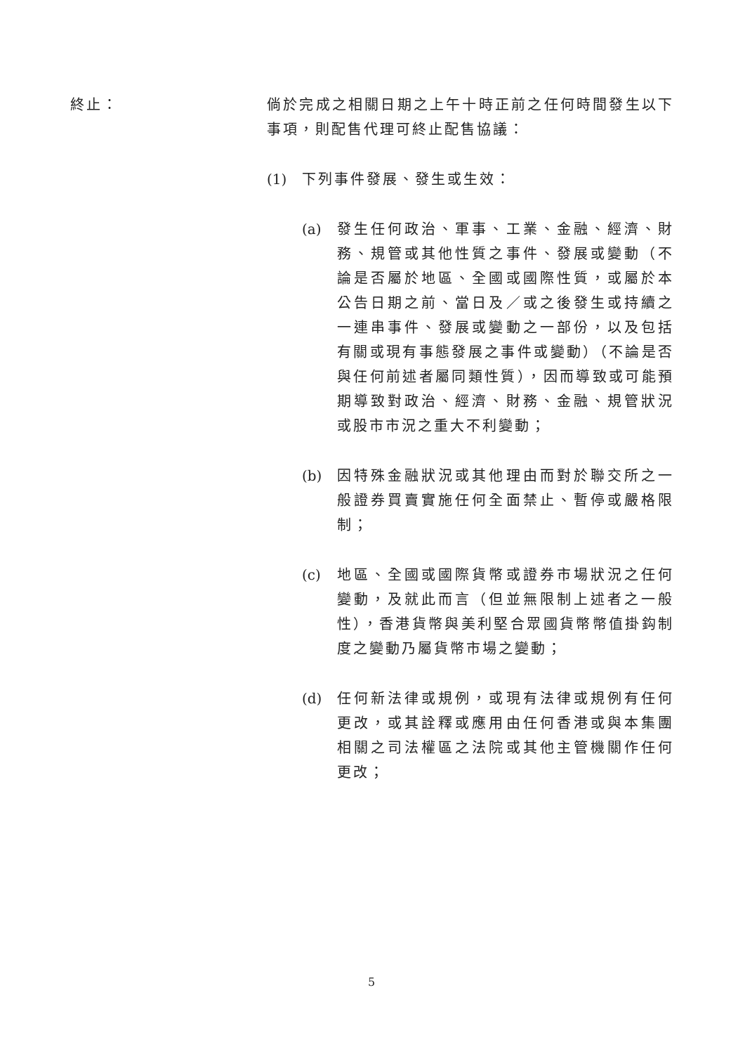終止： 倘於完成之相關日期之上午十時正前之任何時間發生以下事項，則配售代理可終止配售協議：
(1) 下列事件發展、發生或生效：
(a) 發生任何政治、軍事、工業、金融、經濟、財務、規管或其他性質之事件、發展或變動（不論是否屬於地區、全國或國際性質，或屬於本公告日期之前、當日及／或之後發生或持續之一連串事件、發展或變動之一部份，以及包括有關或現有事態發展之事件或變動）（不論是否與任何前述者屬同類性質），因而導致或可能預期導致對政治、經濟、財務、金融、規管狀況或股市市況之重大不利變動；
(b) 因特殊金融狀況或其他理由而對於聯交所之一般證券買賣實施任何全面禁止、暫停或嚴格限制；
(c) 地區、全國或國際貨幣或證券市場狀況之任何變動，及就此而言（但並無限制上述者之一般性），香港貨幣與美利堅合眾國貨幣幣值掛鈎制度之變動乃屬貨幣市場之變動；
(d) 任何新法律或規例，或現有法律或規例有任何更改，或其詮釋或應用由任何香港或與本集團相關之司法權區之法院或其他主管機關作任何更改；
5